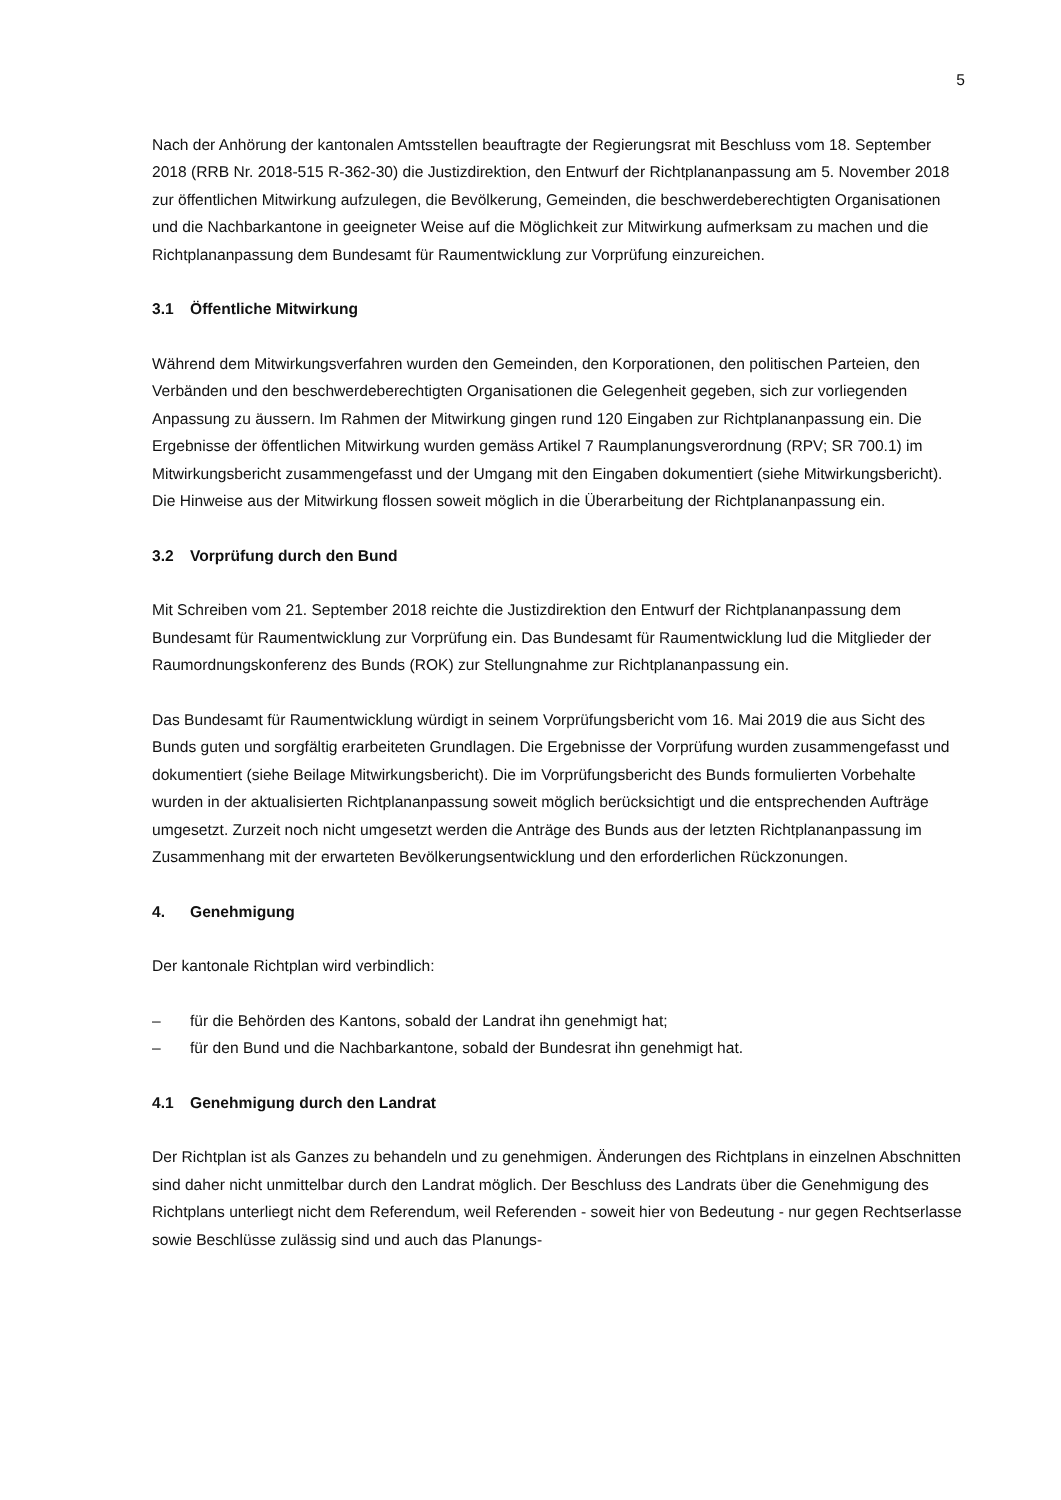5
Nach der Anhörung der kantonalen Amtsstellen beauftragte der Regierungsrat mit Beschluss vom 18. September 2018 (RRB Nr. 2018-515 R-362-30) die Justizdirektion, den Entwurf der Richtplananpassung am 5. November 2018 zur öffentlichen Mitwirkung aufzulegen, die Bevölkerung, Gemeinden, die beschwerdeberechtigten Organisationen und die Nachbarkantone in geeigneter Weise auf die Möglichkeit zur Mitwirkung aufmerksam zu machen und die Richtplananpassung dem Bundesamt für Raumentwicklung zur Vorprüfung einzureichen.
3.1 Öffentliche Mitwirkung
Während dem Mitwirkungsverfahren wurden den Gemeinden, den Korporationen, den politischen Parteien, den Verbänden und den beschwerdeberechtigten Organisationen die Gelegenheit gegeben, sich zur vorliegenden Anpassung zu äussern. Im Rahmen der Mitwirkung gingen rund 120 Eingaben zur Richtplananpassung ein. Die Ergebnisse der öffentlichen Mitwirkung wurden gemäss Artikel 7 Raumplanungsverordnung (RPV; SR 700.1) im Mitwirkungsbericht zusammengefasst und der Umgang mit den Eingaben dokumentiert (siehe Mitwirkungsbericht). Die Hinweise aus der Mitwirkung flossen soweit möglich in die Überarbeitung der Richtplananpassung ein.
3.2 Vorprüfung durch den Bund
Mit Schreiben vom 21. September 2018 reichte die Justizdirektion den Entwurf der Richtplananpassung dem Bundesamt für Raumentwicklung zur Vorprüfung ein. Das Bundesamt für Raumentwicklung lud die Mitglieder der Raumordnungskonferenz des Bunds (ROK) zur Stellungnahme zur Richtplananpassung ein.
Das Bundesamt für Raumentwicklung würdigt in seinem Vorprüfungsbericht vom 16. Mai 2019 die aus Sicht des Bunds guten und sorgfältig erarbeiteten Grundlagen. Die Ergebnisse der Vorprüfung wurden zusammengefasst und dokumentiert (siehe Beilage Mitwirkungsbericht). Die im Vorprüfungsbericht des Bunds formulierten Vorbehalte wurden in der aktualisierten Richtplananpassung soweit möglich berücksichtigt und die entsprechenden Aufträge umgesetzt. Zurzeit noch nicht umgesetzt werden die Anträge des Bunds aus der letzten Richtplananpassung im Zusammenhang mit der erwarteten Bevölkerungsentwicklung und den erforderlichen Rückzonungen.
4. Genehmigung
Der kantonale Richtplan wird verbindlich:
– für die Behörden des Kantons, sobald der Landrat ihn genehmigt hat;
– für den Bund und die Nachbarkantone, sobald der Bundesrat ihn genehmigt hat.
4.1 Genehmigung durch den Landrat
Der Richtplan ist als Ganzes zu behandeln und zu genehmigen. Änderungen des Richtplans in einzelnen Abschnitten sind daher nicht unmittelbar durch den Landrat möglich. Der Beschluss des Landrats über die Genehmigung des Richtplans unterliegt nicht dem Referendum, weil Referenden - soweit hier von Bedeutung - nur gegen Rechtserlasse sowie Beschlüsse zulässig sind und auch das Planungs-